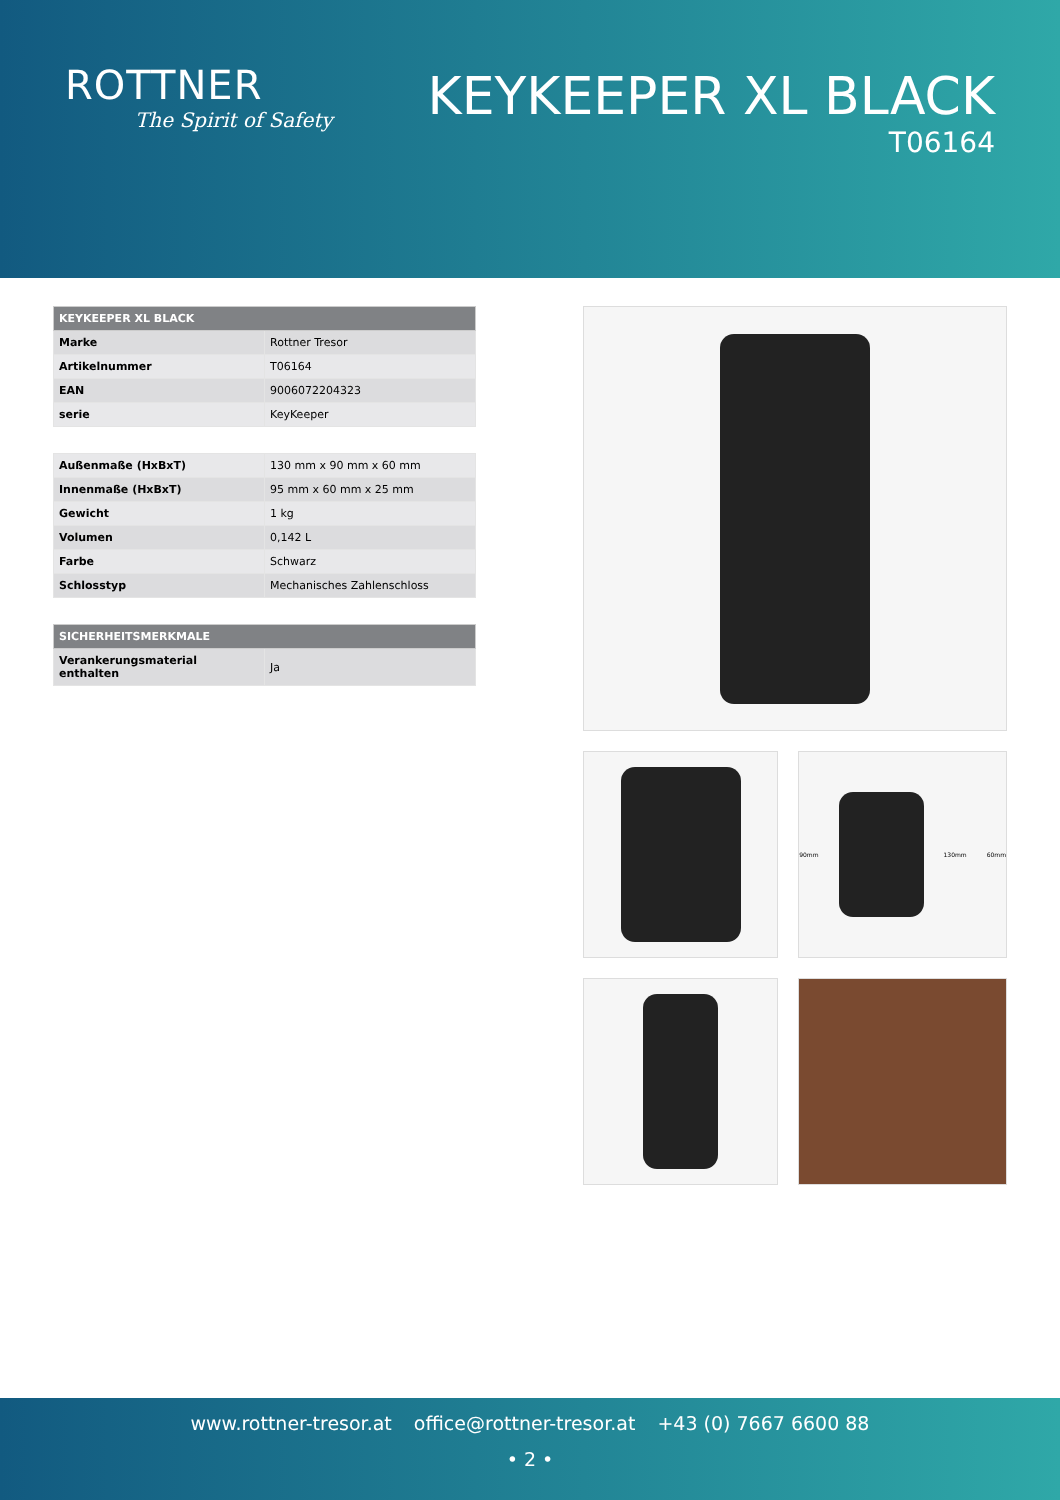ROTTNER
The Spirit of Safety
KEYKEEPER XL BLACK
T06164
| KEYKEEPER XL BLACK | |
| --- | --- |
| Marke | Rottner Tresor |
| Artikelnummer | T06164 |
| EAN | 9006072204323 |
| serie | KeyKeeper |
| Außenmaße (HxBxT) | 130 mm x 90 mm x 60 mm |
| Innenmaße (HxBxT) | 95 mm x 60 mm x 25 mm |
| Gewicht | 1 kg |
| Volumen | 0,142 L |
| Farbe | Schwarz |
| Schlosstyp | Mechanisches Zahlenschloss |
| SICHERHEITSMERKMALE | |
| --- | --- |
| Verankerungsmaterial enthalten | Ja |
90mm 130mm 60mm
www.rottner-tresor.at office@rottner-tresor.at +43 (0) 7667 6600 88
• 2 •